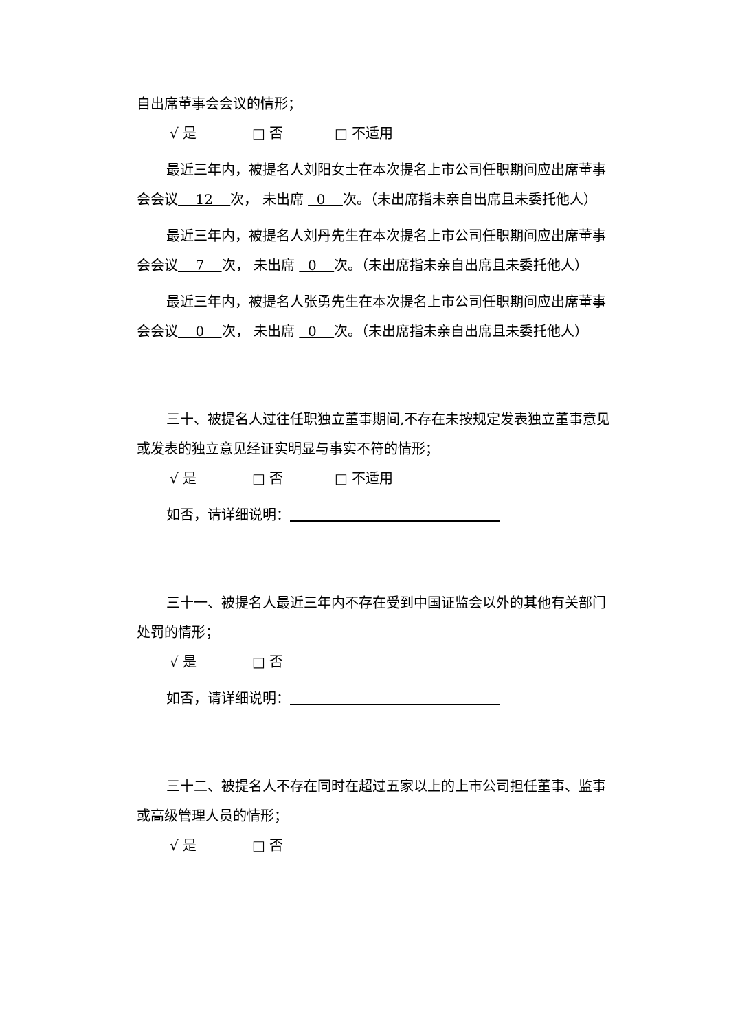自出席董事会会议的情形；
√ 是 □ 否 □ 不适用
最近三年内，被提名人刘阳女士在本次提名上市公司任职期间应出席董事会会议 12 次， 未出席 0 次。（未出席指未亲自出席且未委托他人）
最近三年内，被提名人刘丹先生在本次提名上市公司任职期间应出席董事会会议 7 次， 未出席 0 次。（未出席指未亲自出席且未委托他人）
最近三年内，被提名人张勇先生在本次提名上市公司任职期间应出席董事会会议 0 次， 未出席 0 次。（未出席指未亲自出席且未委托他人）
三十、被提名人过往任职独立董事期间,不存在未按规定发表独立董事意见或发表的独立意见经证实明显与事实不符的情形；
√ 是 □ 否 □ 不适用
如否，请详细说明：
三十一、被提名人最近三年内不存在受到中国证监会以外的其他有关部门处罚的情形；
√ 是 □ 否
如否，请详细说明：
三十二、被提名人不存在同时在超过五家以上的上市公司担任董事、监事或高级管理人员的情形；
√ 是 □ 否